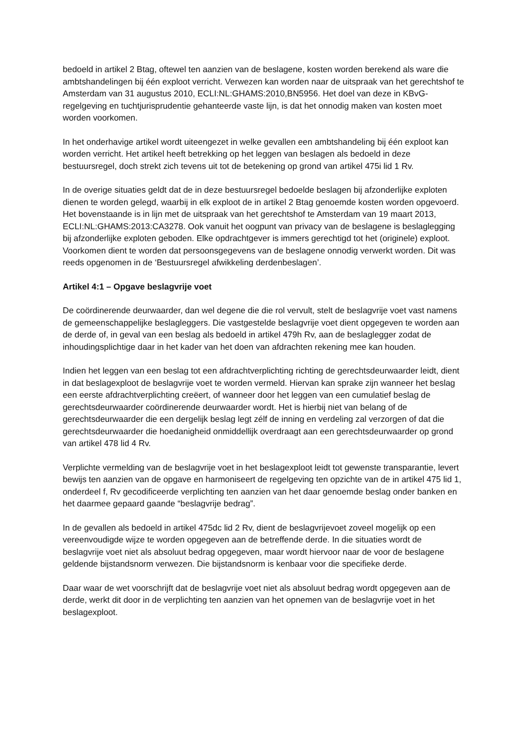bedoeld in artikel 2 Btag, oftewel ten aanzien van de beslagene, kosten worden berekend als ware die ambtshandelingen bij één exploot verricht. Verwezen kan worden naar de uitspraak van het gerechtshof te Amsterdam van 31 augustus 2010, ECLI:NL:GHAMS:2010,BN5956. Het doel van deze in KBvG-regelgeving en tuchtjurisprudentie gehanteerde vaste lijn, is dat het onnodig maken van kosten moet worden voorkomen.
In het onderhavige artikel wordt uiteengezet in welke gevallen een ambtshandeling bij één exploot kan worden verricht. Het artikel heeft betrekking op het leggen van beslagen als bedoeld in deze bestuursregel, doch strekt zich tevens uit tot de betekening op grond van artikel 475i lid 1 Rv.
In de overige situaties geldt dat de in deze bestuursregel bedoelde beslagen bij afzonderlijke exploten dienen te worden gelegd, waarbij in elk exploot de in artikel 2 Btag genoemde kosten worden opgevoerd. Het bovenstaande is in lijn met de uitspraak van het gerechtshof te Amsterdam van 19 maart 2013, ECLI:NL:GHAMS:2013:CA3278. Ook vanuit het oogpunt van privacy van de beslagene is beslaglegging bij afzonderlijke exploten geboden. Elke opdrachtgever is immers gerechtigd tot het (originele) exploot. Voorkomen dient te worden dat persoonsgegevens van de beslagene onnodig verwerkt worden. Dit was reeds opgenomen in de ‘Bestuursregel afwikkeling derdenbeslagen’.
Artikel 4:1 – Opgave beslagvrije voet
De coördinerende deurwaarder, dan wel degene die die rol vervult, stelt de beslagvrije voet vast namens de gemeenschappelijke beslagleggers. Die vastgestelde beslagvrije voet dient opgegeven te worden aan de derde of, in geval van een beslag als bedoeld in artikel 479h Rv, aan de beslaglegger zodat de inhoudingsplichtige daar in het kader van het doen van afdrachten rekening mee kan houden.
Indien het leggen van een beslag tot een afdrachtverplichting richting de gerechtsdeurwaarder leidt, dient in dat beslagexploot de beslagvrije voet te worden vermeld. Hiervan kan sprake zijn wanneer het beslag een eerste afdrachtverplichting creëert, of wanneer door het leggen van een cumulatief beslag de gerechtsdeurwaarder coördinerende deurwaarder wordt. Het is hierbij niet van belang of de gerechtsdeurwaarder die een dergelijk beslag legt zélf de inning en verdeling zal verzorgen of dat die gerechtsdeurwaarder die hoedanigheid onmiddellijk overdraagt aan een gerechtsdeurwaarder op grond van artikel 478 lid 4 Rv.
Verplichte vermelding van de beslagvrije voet in het beslagexploot leidt tot gewenste transparantie, levert bewijs ten aanzien van de opgave en harmoniseert de regelgeving ten opzichte van de in artikel 475 lid 1, onderdeel f, Rv gecodificeerde verplichting ten aanzien van het daar genoemde beslag onder banken en het daarmee gepaard gaande “beslagvrije bedrag”.
In de gevallen als bedoeld in artikel 475dc lid 2 Rv, dient de beslagvrijevoet zoveel mogelijk op een vereenvoudigde wijze te worden opgegeven aan de betreffende derde. In die situaties wordt de beslagvrije voet niet als absoluut bedrag opgegeven, maar wordt hiervoor naar de voor de beslagene geldende bijstandsnorm verwezen. Die bijstandsnorm is kenbaar voor die specifieke derde.
Daar waar de wet voorschrijft dat de beslagvrije voet niet als absoluut bedrag wordt opgegeven aan de derde, werkt dit door in de verplichting ten aanzien van het opnemen van de beslagvrije voet in het beslagexploot.